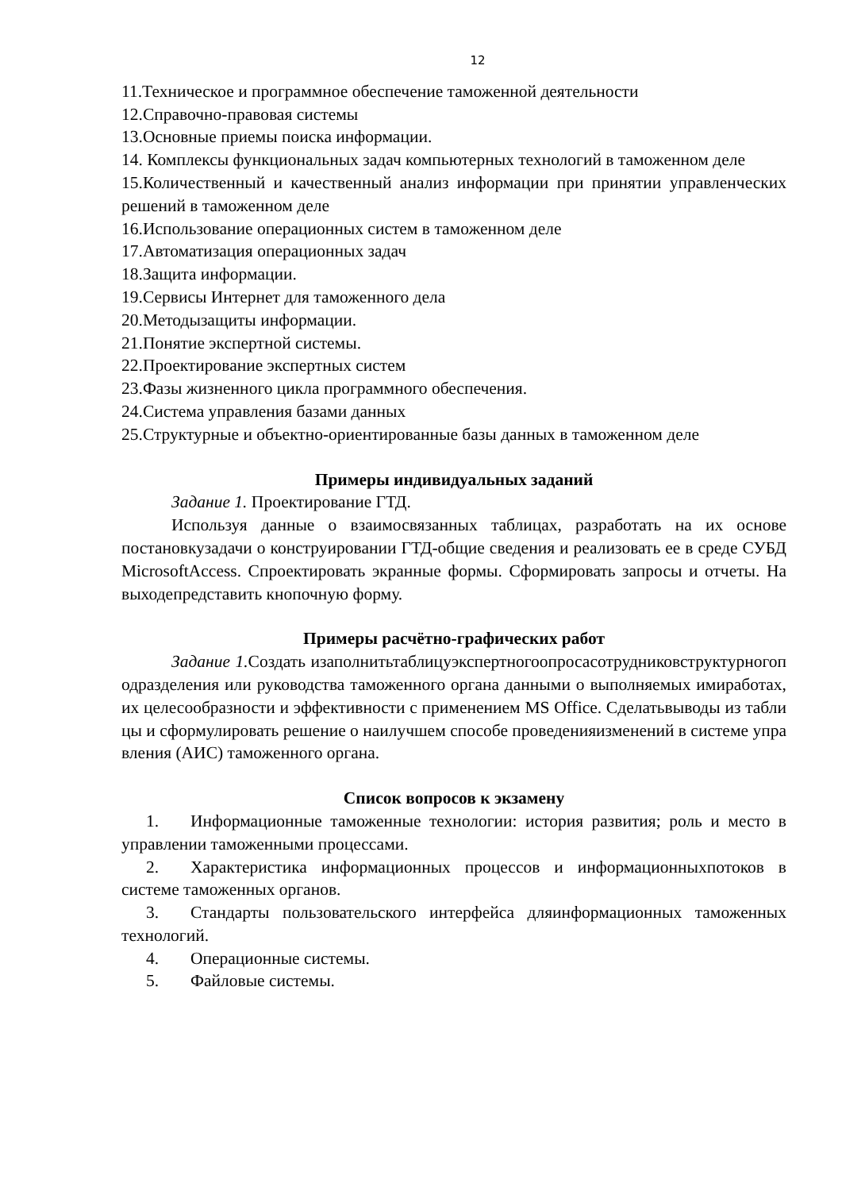12
11.Техническое и программное обеспечение таможенной деятельности
12.Справочно-правовая системы
13.Основные приемы поиска информации.
14. Комплексы функциональных задач компьютерных технологий в таможенном деле
15.Количественный и качественный анализ информации при принятии управленческих решений в таможенном деле
16.Использование операционных систем в таможенном деле
17.Автоматизация операционных задач
18.Защита информации.
19.Сервисы Интернет для таможенного дела
20.Методызащиты информации.
21.Понятие экспертной системы.
22.Проектирование экспертных систем
23.Фазы жизненного цикла программного обеспечения.
24.Система управления базами данных
25.Структурные и объектно-ориентированные базы данных в таможенном деле
Примеры индивидуальных заданий
Задание 1. Проектирование ГТД.
Используя данные о взаимосвязанных таблицах, разработать на их основе постановкузадачи о конструировании ГТД-общие сведения и реализовать ее в среде СУБД MicrosoftAccess. Спроектировать экранные формы. Сформировать запросы и отчеты. На выходепредставить кнопочную форму.
Примеры расчётно-графических работ
Задание 1. Создать изаполнитьтаблицуэкспертногоопросасотрудниковструктурногоподразделения или руководства таможенного органа данными о выполняемых имиработах, их целесообразности и эффективности с применением MS Office. Сделатьвыводы из таблицы и сформулировать решение о наилучшем способе проведенияизменений в системе управления (АИС) таможенного органа.
Список вопросов к экзамену
1. Информационные таможенные технологии: история развития; роль и место в управлении таможенными процессами.
2. Характеристика информационных процессов и информационныхпотоков в системе таможенных органов.
3. Стандарты пользовательского интерфейса дляинформационных таможенных технологий.
4. Операционные системы.
5. Файловые системы.